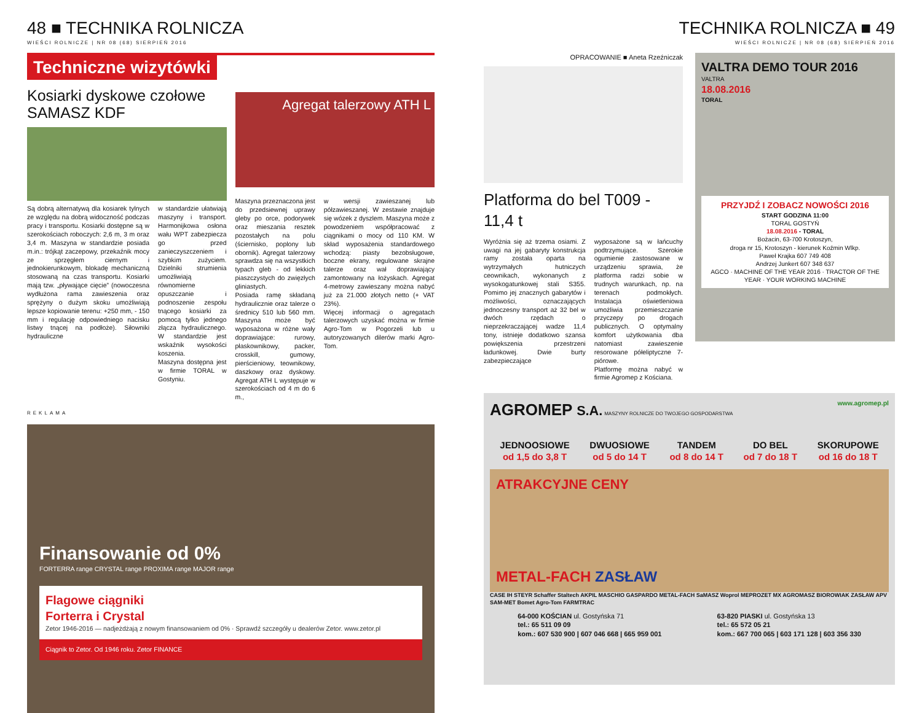48 ■ TECHNIKA ROLNICZA
WIEŚCI ROLNICZE | NR 08 (68) SIERPIEŃ 2016
TECHNIKA ROLNICZA ■ 49
WIEŚCI ROLNICZE | NR 08 (68) SIERPIEŃ 2016
Techniczne wizytówki
Kosiarki dyskowe czołowe SAMASZ KDF
Są dobrą alternatywą dla kosiarek tylnych ze względu na dobrą widoczność podczas pracy i transportu. Kosiarki dostępne są w szerokościach roboczych: 2,6 m, 3 m oraz 3,4 m. Maszyna w standardzie posiada m.in.: trójkąt zaczepowy, przekaźnik mocy ze sprzęgłem ciernym i jednokierunkowym, blokadę mechaniczną stosowaną na czas transportu. Kosiarki mają tzw. „pływające cięcie” (nowoczesna wydłużona rama zawieszenia oraz sprężyny o dużym skoku umożliwiają lepsze kopiowanie terenu: +250 mm, - 150 mm i regulację odpowiedniego nacisku listwy tnącej na podłoże). Siłowniki hydrauliczne
w standardzie ułatwiają maszyny i transport. Harmonijkowa osłona wału WPT zabezpiecza go przed zanieczyszczeniem i szybkim zużyciem. Dzielniki strumienia umożliwiają równomierne opuszczanie i podnoszenie zespołu tnącego kosiarki za pomocą tylko jednego złącza hydraulicznego. W standardzie jest wskaźnik wysokości koszenia.
Maszyna dostępna jest w firmie TORAL w Gostyniu.
Agregat talerzowy ATH L
Maszyna przeznaczona jest do przedsiewnej uprawy gleby po orce, podorywek oraz mieszania resztek pozostałych na polu (ściernisko, poplony lub obornik). Agregat talerzowy sprawdza się na wszystkich typach gleb - od lekkich piaszczystych do zwięzłych gliniastych.
Posiada ramę składaną hydraulicznie oraz talerze o średnicy 510 lub 560 mm. Maszyna może być wyposażona w różne wały doprawiające: rurowy, płaskownikowy, packer, crosskill, gumowy, pierścieniowy, teownikowy, daszkowy oraz dyskowy. Agregat ATH L występuje w szerokościach od 4 m do 6 m.,
w wersji zawieszanej lub półzawieszanej. W zestawie znajduje się wózek z dyszlem. Maszyna może z powodzeniem współpracować z ciągnikami o mocy od 110 KM. W skład wyposażenia standardowego wchodzą: piasty bezobsługowe, boczne ekrany, regulowane skrajne talerze oraz wał doprawiający zamontowany na łożyskach. Agregat 4-metrowy zawieszany można nabyć już za 21.000 złotych netto (+ VAT 23%).
Więcej informacji o agregatach talerzowych uzyskać można w firmie Agro-Tom w Pogorzeli lub u autoryzowanych dilerów marki Agro-Tom.
REKLAMA
Finansowanie od 0%
FORTERRA range CRYSTAL range PROXIMA range MAJOR range
Flagowe ciągniki
Forterra i Crystal
Zetor 1946-2016 — nadjeżdżają z nowym finansowaniem od 0% · Sprawdź szczegóły u dealerów Zetor. www.zetor.pl
Ciągnik to Zetor. Od 1946 roku. Zetor FINANCE
OPRACOWANIE ■ Aneta Rzeźniczak
Platforma do bel T009 - 11,4 t
Wyróżnia się aż trzema osiami. Z uwagi na jej gabaryty konstrukcja ramy została oparta na wytrzymałych hutniczych ceownikach, wykonanych z wysokogatunkowej stali S355. Pomimo jej znacznych gabarytów i możliwości, oznaczających jednoczesny transport aż 32 bel w dwóch rzędach o nieprzekraczającej wadze 11,4 tony, istnieje dodatkowo szansa powiększenia przestrzeni ładunkowej. Dwie burty zabezpieczające
wyposażone są w łańcuchy podtrzymujące. Szerokie ogumienie zastosowane w urządzeniu sprawia, że platforma radzi sobie w trudnych warunkach, np. na terenach podmokłych. Instalacja oświetleniowa umożliwia przemieszczanie przyczepy po drogach publicznych. O optymalny komfort użytkowania dba natomiast zawieszenie resorowane półeliptyczne 7-piórowe.
Platformę można nabyć w firmie Agromep z Kościana.
VALTRA DEMO TOUR 2016
VALTRA
18.08.2016
TORAL
PRZYJDŹ I ZOBACZ NOWOŚCI 2016
START GODZINA 11:00
TORAL GOSTYŃ
18.08.2016 - TORAL
Bożacin, 63-700 Krotoszyn,
droga nr 15, Krotoszyn - kierunek Koźmin Wlkp.
Paweł Krajka 607 749 408
Andrzej Junkert 607 348 637
AGCO · MACHINE OF THE YEAR 2016 · TRACTOR OF THE YEAR · YOUR WORKING MACHINE
AGROMEP S.A. MASZYNY ROLNICZE DO TWOJEGO GOSPODARSTWA www.agromep.pl
JEDNOOSIOWE
od 1,5 do 3,8 T
DWUOSIOWE
od 5 do 14 T
TANDEM
od 8 do 14 T
DO BEL
od 7 do 18 T
SKORUPOWE
od 16 do 18 T
ATRAKCYJNE CENY
METAL-FACH ZASŁAW
CASE IH STEYR Schaffer Staltech AKPIL MASCHIO GASPARDO METAL-FACH SaMASZ Woprol MEPROZET MX AGROMASZ BIOROWIAK ZASŁAW APV SAM-MET Bomet Agro-Tom FARMTRAC
64-000 KOŚCIAN ul. Gostyńska 71
tel.: 65 511 09 09
kom.: 607 530 900 | 607 046 668 | 665 959 001
63-820 PIASKI ul. Gostyńska 13
tel.: 65 572 05 21
kom.: 667 700 065 | 603 171 128 | 603 356 330